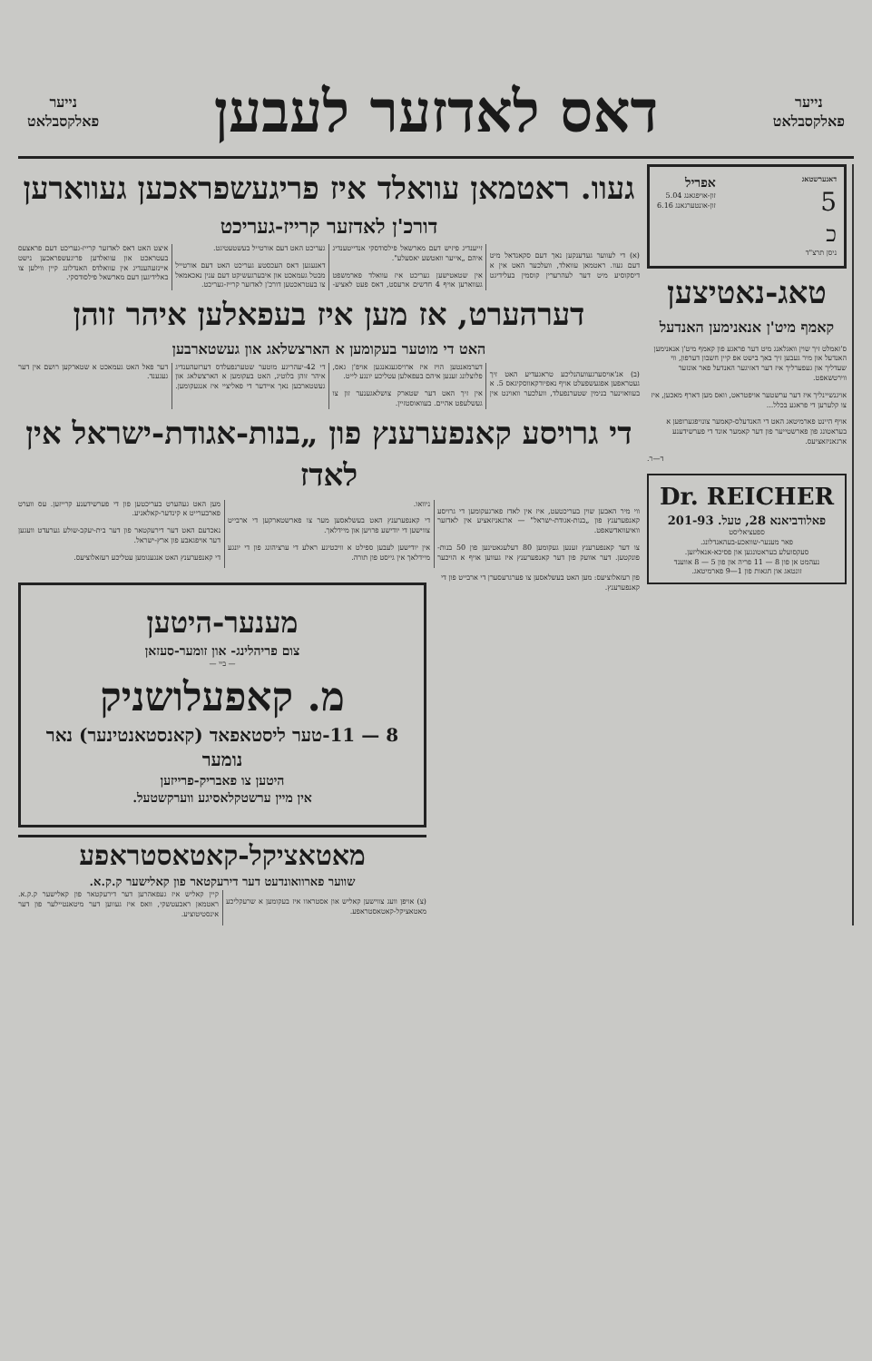נייער
פאלקסבלאט
דאס לאדזער לעבען
נייער
פאלקסבלאט
דאנערשטאג
5
כ
ניסן תרצ"ד
אפריל
זון-אויפגאנג 5.04
זון-אונטערגאנג 6.16
טאג-נאטיצען
קאמף מיט'ן אנאנימען האנדעל
ס'זאמלט זיך שוין וואגלאנג מיט דער פראגע פון קאמף מיט'ן אנאנימען האנדעל און מיר געבען זיך באך בישט אפ קיין חשבון דערפון, ווי שעדליך און געפערליך איז דער דאזיגער האנדעל פאר אונזער ווירטשאפט.
אויגנשיינליך איז דער ערשטער אויפטראט, וואס מען דארף מאכען, איז צו קלערען די פראגע בכלל...
אויף היינט פארמיטאג האט די האנדעלס-קאמער צונויפגערופען א בעראטונג פון פארשטייער פון דער קאמער אונד די פערשידענע ארגאניזאציעס.
ד—ר.
Dr. REICHER
פאלודביאנא 28, טעל. 201-93
ספעציאליסט
פאר מענער-שוואכע-בעהאנדלונג.
סעקסועלע בעראטונגען און פסיכא-אנאליזען.
נעהמט אן פון 8 — 11 פריה און פון 5 — 8 אווענד
זונטאג און חגאות פון 1—9 פארמיטאג.
געוו. ראטמאן עוואלד איז פריגעשפראכען געווארען
דורכ'ן לאדזער קרייז-געריכט
(א) די לעווער געדענקען נאך דעם סקאנדאל מיט דעם געוו. ראטמאן עוואלד, וועלכער האט אין א דיסקוסיע מיט דער לעהרערין קוסמין בעלידיגט זייענדיג פיזיש דעם מארשאל פילסודסקי אנדייטענדיג איהם „אייער וואטשע יאסעלע".
אין שטאטישען געריכט איז עוואלד פארמשפט געווארען אויף 4 חדשים ארעסט, דאס פעט לאציע-געריכט האט דעם אורטייל בעשטעטיגט.
דאנעגען דאס העכסטע געריכט האט דעם אורטייל מבטל געמאכט און איבערגעשיקט דעם ענין נאכאמאל צו בעטראכטען דורכ'ן לאדזער קרייז-געריכט.
איצט האט דאס לאדזער קרייז-געריכט דעם פראצעס בעטראכט און עוואלדען פריגעשפראכען נישט איינזעהענדיג אין עוואלדס האנדלונג קיין ווילען צו באלידיגען דעם מארשאל פילסודסקי.
דערהערט, אז מען איז בעפאלען איהר זוהן
האט די מוטער בעקומען א הארצשלאג און געשטארבען
(ב) אנ'אויסערגעוועהנליכע טראגעדיע האט זיך געטראפען אפגעשפעלט אויף נאפיורקאווסקיגאס 5. א בעוואוינער בנימין שטערנפעלד, וועלכער וואוינט אין דערמאנטען הויז איז ארויסגעגאנגען אויפ'ן גאס, פלוצלונג זענען איהם בעפאלען עטליכע יונגע לייט.
אין זיך האט דער שטארק צושלאגענער זון צו געשלעפט אהיים. בעוואוסטזיין.
די 42-יעהריגע מוטער שטערנפעלדס דערזעהענדיג איהר זוהן בלוטיג, האט בעקומען א הארצשלאג און געשטארבען נאך איידער די פאליציי איז אנגעקומען. דער פאל האט געמאכט א שטארקען רושם אין דער געגענד.
די גרויסע קאנפערענץ פון „בנות-אגודת-ישראל אין לאדז
ווי מיר האבען שוין בעריכטעט, איז אין לאדז פארגעקומען די גרויסע קאנפערענץ פון „בנות-אגודת-ישראל" — ארגאניזאציע אין לאדזער וואיעוואדשאפט.
צו דער קאנפערענץ זענען געקומען 80 דעלעגאטינען פון 50 בנות-פונקטען. דער אוועק פון דער קאנפערענץ איז געווען אויף א הויכער ניוואו.
די קאנפערענץ האט בעשלאסען מער צו פארשטארקען די ארבייט צווישען די יודישע פרויען און מיידלאך.
אין יודישען לעבען ספילט א וויכטיגע ראלע די ערציהונג פון די יונגע מיידלאך אין גייסט פון תורה.
מען האט געהערט בעריכטען פון די פערשידענע קרייזען. עס ווערט פארבערייט א קינדער-קאלאניע.
נאכדעם האט דער דירעקטאר פון דער בית-יעקב-שולע גערעדט וועגען דער אויפגאבע פון ארץ-ישראל.
די קאנפערענץ האט אנגענומען עטליכע רעזאלוציעס.
פון רעזאלוציעס: מען האט בעשלאסען צו פערגרעסערן די ארבייט פון די קאנפערענץ.
מענער-היטען
צום פריהלינג- און זומער-סעזאן
— ביי —
מ. קאפעלושניק
8 — 11-טער ליסטאפאד (קאנסטאנטינער) נאר נומער
היטען צו פאבריק-פרייזען
אין מיין ערשטקלאסיגע ווערקשטעל.
מאטאציקל-קאטאסטראפע
שווער פארוואונדעט דער דירעקטאר פון קאלישער ק.ק.א.
(צ) אויפן וועג צווישען קאליש און אסטראוו איז בעקומען א שרעקליכע מאטאציקל-קאטאסטראפע.
קיין קאליש איז געפאהרען דער דירעקטאר פון קאלישער ק.ק.א. ראטמאן ראבעטשקי, וואס איז געווען דער מיטאנטיילער פון דער אינסטיטוציע.